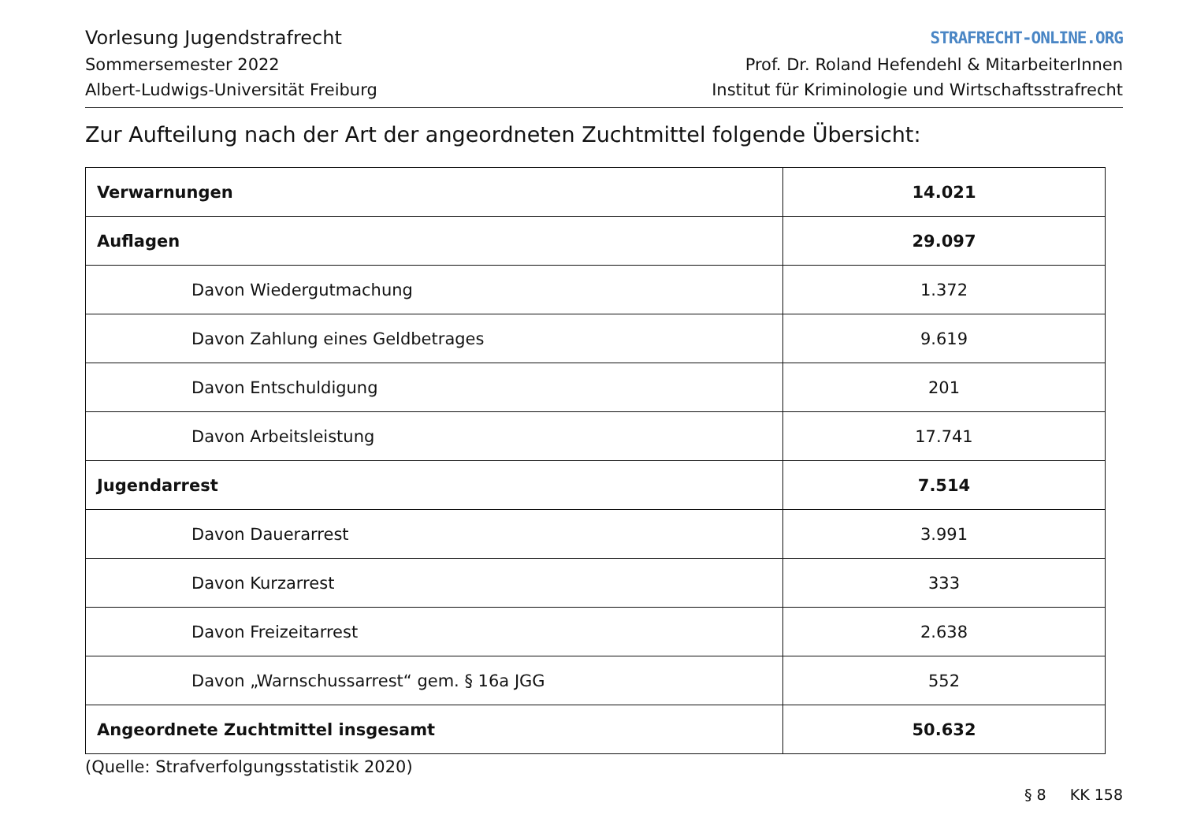Vorlesung Jugendstrafrecht
Sommersemester 2022
Albert-Ludwigs-Universität Freiburg
STRAFRECHT-ONLINE.ORG
Prof. Dr. Roland Hefendehl & MitarbeiterInnen
Institut für Kriminologie und Wirtschaftsstrafrecht
Zur Aufteilung nach der Art der angeordneten Zuchtmittel folgende Übersicht:
| Verwarnungen | 14.021 |
| Auflagen | 29.097 |
| Davon Wiedergutmachung | 1.372 |
| Davon Zahlung eines Geldbetrages | 9.619 |
| Davon Entschuldigung | 201 |
| Davon Arbeitsleistung | 17.741 |
| Jugendarrest | 7.514 |
| Davon Dauerarrest | 3.991 |
| Davon Kurzarrest | 333 |
| Davon Freizeitarrest | 2.638 |
| Davon „Warnschussarrest“ gem. § 16a JGG | 552 |
| Angeordnete Zuchtmittel insgesamt | 50.632 |
(Quelle: Strafverfolgungsstatistik 2020)
§ 8 KK 158